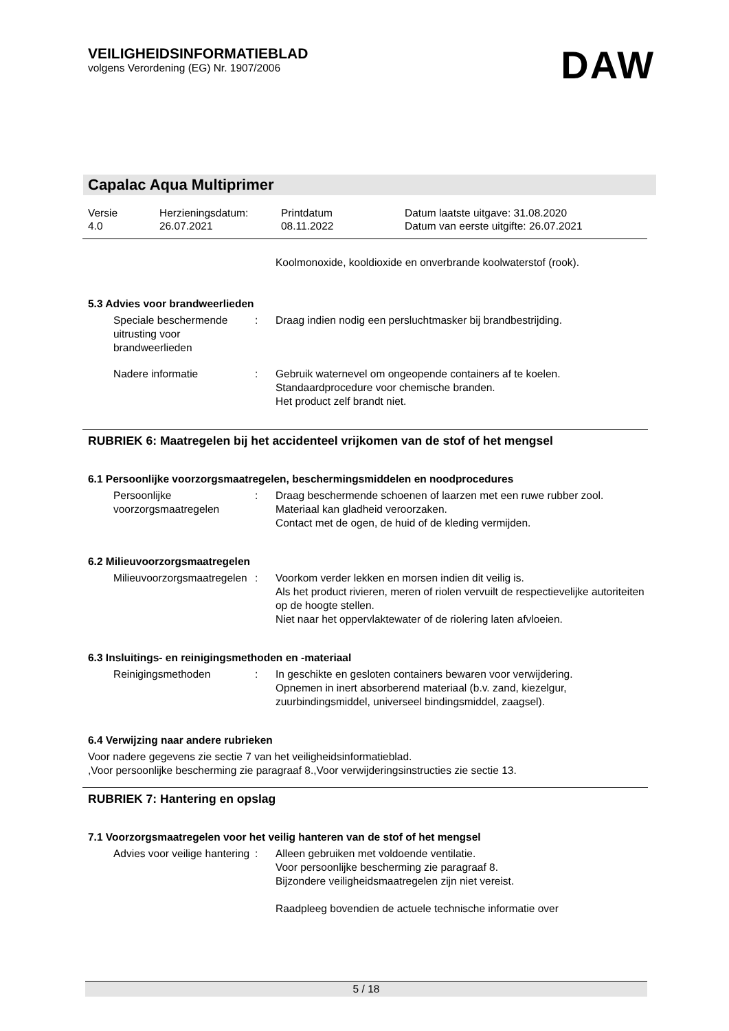VEILIGHEIDSINFORMATIEBLAD
volgens Verordening (EG) Nr. 1907/2006
DAW
Capalac Aqua Multiprimer
Versie
4.0
Herzieningsdatum:
26.07.2021
Printdatum
08.11.2022
Datum laatste uitgave: 31.08.2020
Datum van eerste uitgifte: 26.07.2021
Koolmonoxide, kooldioxide en onverbrande koolwaterstof (rook).
5.3 Advies voor brandweerlieden
Speciale beschermende uitrusting voor brandweerlieden
: Draag indien nodig een persluchtmasker bij brandbestrijding.
Nadere informatie : Gebruik waternevel om ongeopende containers af te koelen.
Standaardprocedure voor chemische branden.
Het product zelf brandt niet.
RUBRIEK 6: Maatregelen bij het accidenteel vrijkomen van de stof of het mengsel
6.1 Persoonlijke voorzorgsmaatregelen, beschermingsmiddelen en noodprocedures
Persoonlijke voorzorgsmaatregelen
: Draag beschermende schoenen of laarzen met een ruwe rubber zool.
Materiaal kan gladheid veroorzaken.
Contact met de ogen, de huid of de kleding vermijden.
6.2 Milieuvoorzorgsmaatregelen
Milieuvoorzorgsmaatregelen : Voorkom verder lekken en morsen indien dit veilig is.
Als het product rivieren, meren of riolen vervuilt de respectievelijke autoriteiten op de hoogte stellen.
Niet naar het oppervlaktewater of de riolering laten afvloeien.
6.3 Insluitings- en reinigingsmethoden en -materiaal
Reinigingsmethoden : In geschikte en gesloten containers bewaren voor verwijdering.
Opnemen in inert absorberend materiaal (b.v. zand, kiezelgur, zuurbindingsmiddel, universeel bindingsmiddel, zaagsel).
6.4 Verwijzing naar andere rubrieken
Voor nadere gegevens zie sectie 7 van het veiligheidsinformatieblad.
,Voor persoonlijke bescherming zie paragraaf 8.,Voor verwijderingsinstructies zie sectie 13.
RUBRIEK 7: Hantering en opslag
7.1 Voorzorgsmaatregelen voor het veilig hanteren van de stof of het mengsel
Advies voor veilige hantering
: Alleen gebruiken met voldoende ventilatie.
Voor persoonlijke bescherming zie paragraaf 8.
Bijzondere veiligheidsmaatregelen zijn niet vereist.
Raadpleeg bovendien de actuele technische informatie over
5 / 18